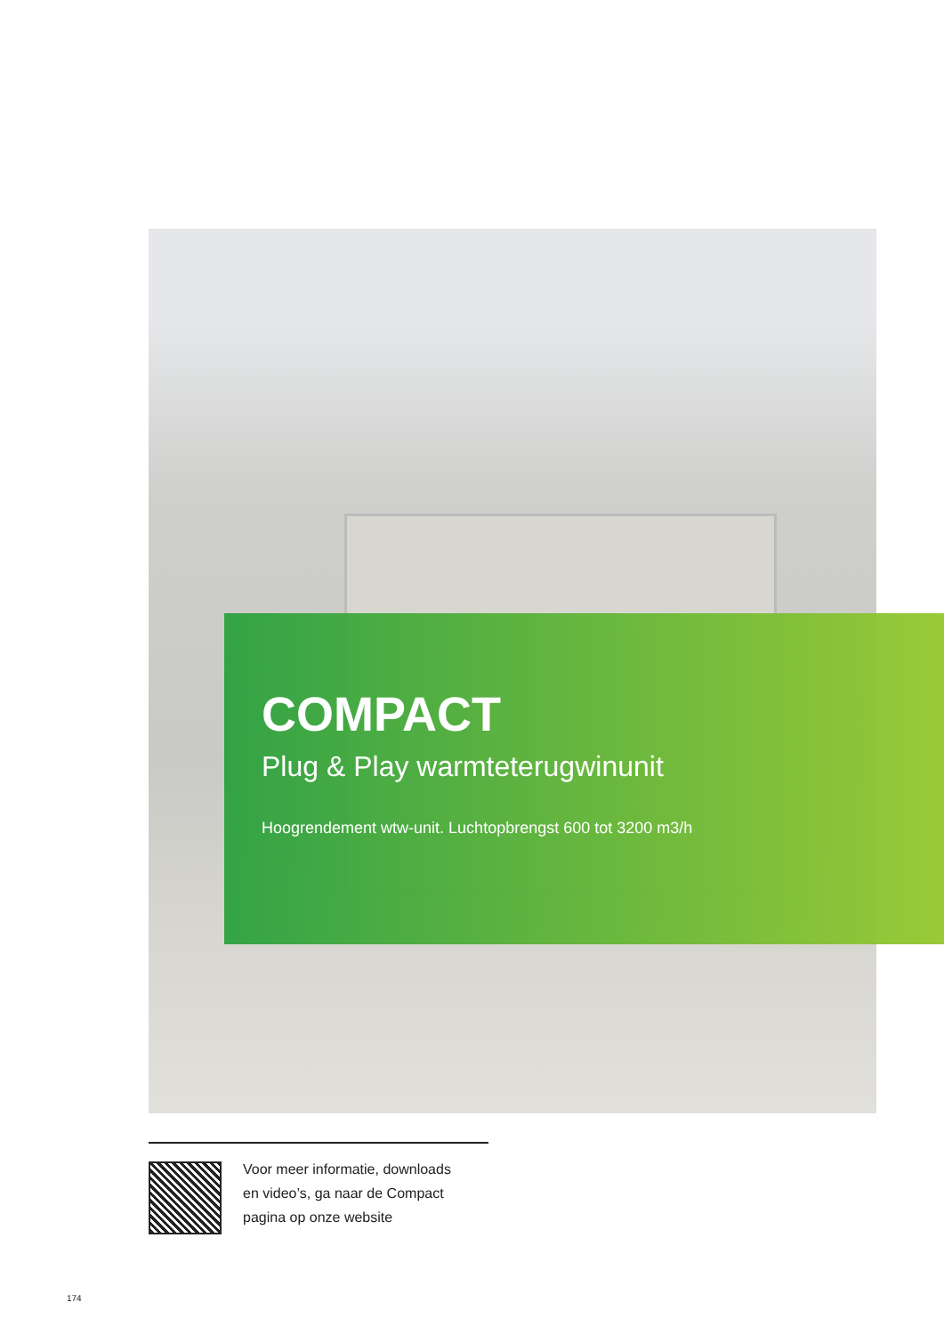COMPACT
Plug & Play warmteterugwinunit
Hoogrendement wtw-unit. Luchtopbrengst 600 tot 3200 m3/h
Voor meer informatie, downloads
en video’s, ga naar de Compact
pagina op onze website
174